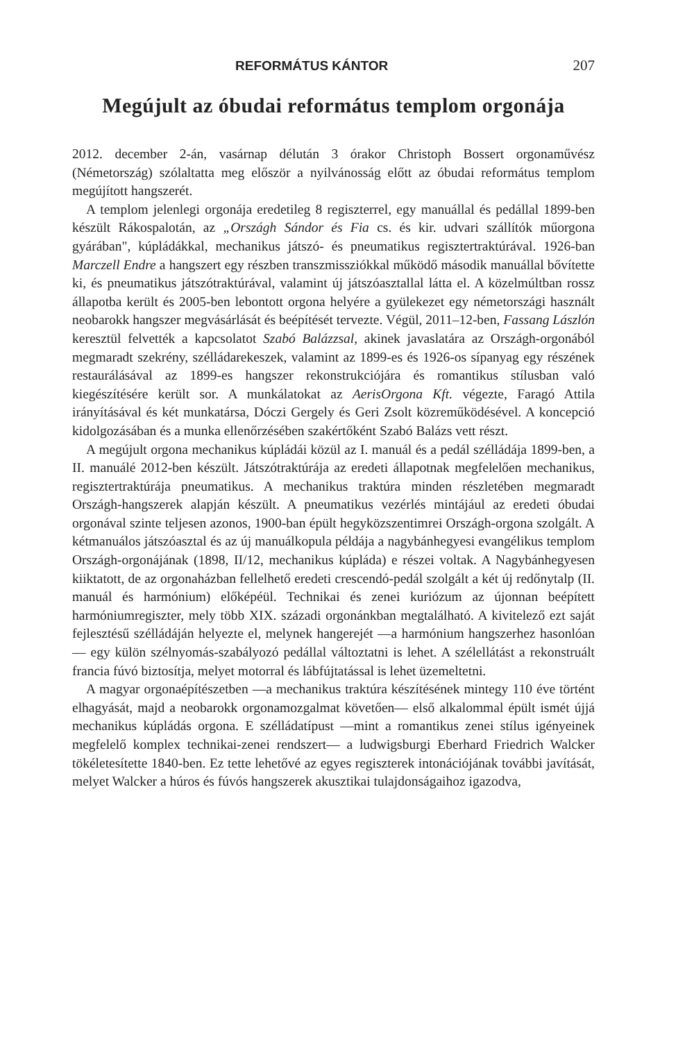REFORMÁTUS KÁNTOR 207
Megújult az óbudai református templom orgonája
2012. december 2-án, vasárnap délután 3 órakor Christoph Bossert orgonaművész (Németország) szólaltatta meg először a nyilvánosság előtt az óbudai református templom megújított hangszerét.
A templom jelenlegi orgonája eredetileg 8 regiszterrel, egy manuállal és pedállal 1899-ben készült Rákospalotán, az „Országh Sándor és Fia cs. és kir. udvari szállítók műorgona gyárában", kúpládákkal, mechanikus játszó- és pneumatikus regisztertraktúrával. 1926-ban Marczell Endre a hangszert egy részben transzmissziókkal működő második manuállal bővítette ki, és pneumatikus játszótraktúrával, valamint új játszóasztallal látta el. A közelmúltban rossz állapotba került és 2005-ben lebontott orgona helyére a gyülekezet egy németországi használt neobarokk hangszer megvásárlását és beépítését tervezte. Végül, 2011–12-ben, Fassang Lászlón keresztül felvették a kapcsolatot Szabó Balázzsal, akinek javaslatára az Országh-orgonából megmaradt szekrény, szélládarekeszek, valamint az 1899-es és 1926-os sípanyag egy részének restaurálásával az 1899-es hangszer rekonstrukciójára és romantikus stílusban való kiegészítésére került sor. A munkálatokat az AerisOrgona Kft. végezte, Faragó Attila irányításával és két munkatársa, Dóczi Gergely és Geri Zsolt közreműködésével. A koncepció kidolgozásában és a munka ellenőrzésében szakértőként Szabó Balázs vett részt.
A megújult orgona mechanikus kúpládái közül az I. manuál és a pedál szélládája 1899-ben, a II. manuálé 2012-ben készült. Játszótraktúrája az eredeti állapotnak megfelelően mechanikus, regisztertraktúrája pneumatikus. A mechanikus traktúra minden részletében megmaradt Országh-hangszerek alapján készült. A pneumatikus vezérlés mintájául az eredeti óbudai orgonával szinte teljesen azonos, 1900-ban épült hegyközszentimrei Országh-orgona szolgált. A kétmanuálos játszóasztal és az új manuálkopula példája a nagybánhegyesi evangélikus templom Országh-orgonájának (1898, II/12, mechanikus kúpláda) e részei voltak. A Nagybánhegyesen kiiktatott, de az orgonaházban fellelhető eredeti crescendó-pedál szolgált a két új redőnytalp (II. manuál és harmónium) előképéül. Technikai és zenei kuriózum az újonnan beépített harmóniumregiszter, mely több XIX. századi orgonánkban megtalálható. A kivitelező ezt saját fejlesztésű szélládáján helyezte el, melynek hangerejét —a harmónium hangszerhez hasonlóan— egy külön szélnyomás-szabályozó pedállal változtatni is lehet. A szélellátást a rekonstruált francia fúvó biztosítja, melyet motorral és lábfújtatással is lehet üzemeltetni.
A magyar orgonaépítészetben —a mechanikus traktúra készítésének mintegy 110 éve történt elhagyását, majd a neobarokk orgonamozgalmat követően— első alkalommal épült ismét újjá mechanikus kúpládás orgona. E szélládatípust —mint a romantikus zenei stílus igényeinek megfelelő komplex technikai-zenei rendszert— a ludwigsburgi Eberhard Friedrich Walcker tökéletesítette 1840-ben. Ez tette lehetővé az egyes regiszterek intonációjának további javítását, melyet Walcker a húros és fúvós hangszerek akusztikai tulajdonságaihoz igazodva,